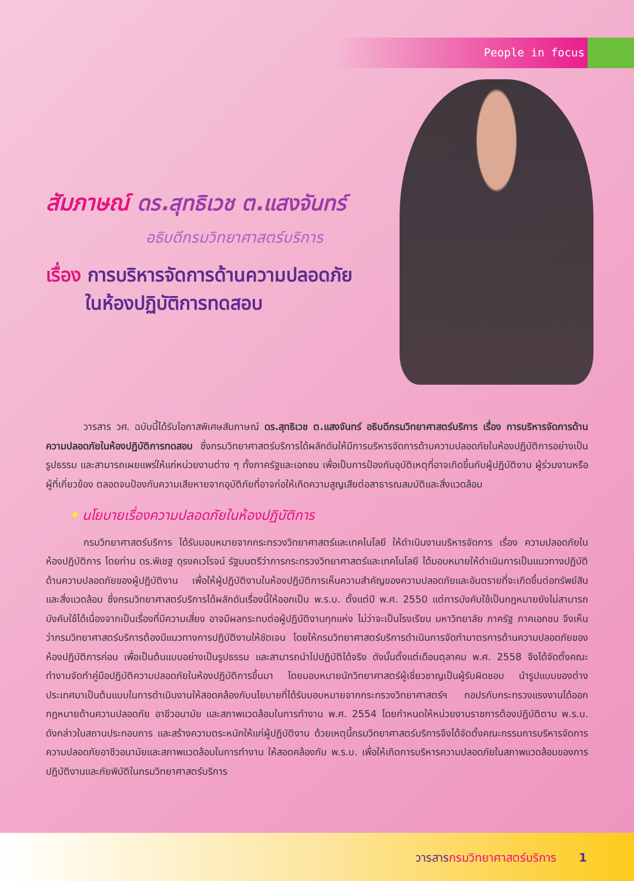People in focus
สัมภาษณ์ ดร.สุทธิเวช ต.แสงจันทร์
อธิบดีกรมวิทยาศาสตร์บริการ
เรื่อง การบริหารจัดการด้านความปลอดภัย
ในห้องปฏิบัติการทดสอบ
วารสาร วศ. ฉบับนี้ได้รับโอกาสพิเศษสัมภาษณ์ ดร.สุทธิเวช ต.แสงจันทร์ อธิบดีกรมวิทยาศาสตร์บริการ เรื่อง การบริหารจัดการด้านความปลอดภัยในห้องปฏิบัติการทดสอบ ซึ่งกรมวิทยาศาสตร์บริการได้ผลักดันให้มีการบริหารจัดการด้านความปลอดภัยในห้องปฏิบัติการอย่างเป็นรูปธรรม และสามารถเผยแพร่ให้แก่หน่วยงานต่าง ๆ ทั้งภาครัฐและเอกชน เพื่อเป็นการป้องกันอุบัติเหตุที่อาจเกิดขึ้นกับผู้ปฏิบัติงาน ผู้ร่วมงานหรือผู้ที่เกี่ยวข้อง ตลอดจนป้องกันความเสียหายจากอุบัติภัยที่อาจก่อให้เกิดความสูญเสียต่อสาธารณสมบัติและสิ่งแวดล้อม
• นโยบายเรื่องความปลอดภัยในห้องปฏิบัติการ
กรมวิทยาศาสตร์บริการ ได้รับมอบหมายจากกระทรวงวิทยาศาสตร์และเทคโนโลยี ให้ดำเนินงานบริหารจัดการ เรื่อง ความปลอดภัยในห้องปฏิบัติการ โดยท่าน ดร.พิเชฐ ดุรงคเวโรจน์ รัฐมนตรีว่าการกระทรวงวิทยาศาสตร์และเทคโนโลยี ได้มอบหมายให้ดำเนินการเป็นแนวทางปฏิบัติด้านความปลอดภัยของผู้ปฏิบัติงาน เพื่อให้ผู้ปฏิบัติงานในห้องปฏิบัติการเห็นความสำคัญของความปลอดภัยและอันตรายที่จะเกิดขึ้นต่อทรัพย์สินและสิ่งแวดล้อม ซึ่งกรมวิทยาศาสตร์บริการได้ผลักดันเรื่องนี้ให้ออกเป็น พ.ร.บ. ตั้งแต่ปี พ.ศ. 2550 แต่การบังคับใช้เป็นกฎหมายยังไม่สามารถบังคับใช้ได้เนื่องจากเป็นเรื่องที่มีความเสี่ยง อาจมีผลกระทบต่อผู้ปฏิบัติงานทุกแห่ง ไม่ว่าจะเป็นโรงเรียน มหาวิทยาลัย ภาครัฐ ภาคเอกชน จึงเห็นว่ากรมวิทยาศาสตร์บริการต้องมีแนวทางการปฏิบัติงานให้ชัดเจน โดยให้กรมวิทยาศาสตร์บริการดำเนินการจัดทำมาตรการด้านความปลอดภัยของห้องปฏิบัติการก่อน เพื่อเป็นต้นแบบอย่างเป็นรูปธรรม และสามารถนำไปปฏิบัติได้จริง ดังนั้นตั้งแต่เดือนตุลาคม พ.ศ. 2558 จึงได้จัดตั้งคณะทำงานจัดทำคู่มือปฏิบัติความปลอดภัยในห้องปฏิบัติการขึ้นมา โดยมอบหมายนักวิทยาศาสตร์ผู้เชี่ยวชาญเป็นผู้รับผิดชอบ นำรูปแบบของต่างประเทศมาเป็นต้นแบบในการดำเนินงานให้สอดคล้องกับนโยบายที่ได้รับมอบหมายจากกระทรวงวิทยาศาสตร์ฯ กอปรกับกระทรวงแรงงานได้ออกกฎหมายด้านความปลอดภัย อาชีวอนามัย และสภาพแวดล้อมในการทำงาน พ.ศ. 2554 โดยกำหนดให้หน่วยงานราชการต้องปฏิบัติตาม พ.ร.บ. ดังกล่าวในสถานประกอบการ และสร้างความตระหนักให้แก่ผู้ปฏิบัติงาน ด้วยเหตุนี้กรมวิทยาศาสตร์บริการจึงได้จัดตั้งคณะกรรมการบริหารจัดการความปลอดภัยอาชีวอนามัยและสภาพแวดล้อมในการทำงาน ให้สอดคล้องกับ พ.ร.บ. เพื่อให้เกิดการบริหารความปลอดภัยในสภาพแวดล้อมของการปฏิบัติงานและภัยพิบัติในกรมวิทยาศาสตร์บริการ
วารสารกรมวิทยาศาสตร์บริการ 1